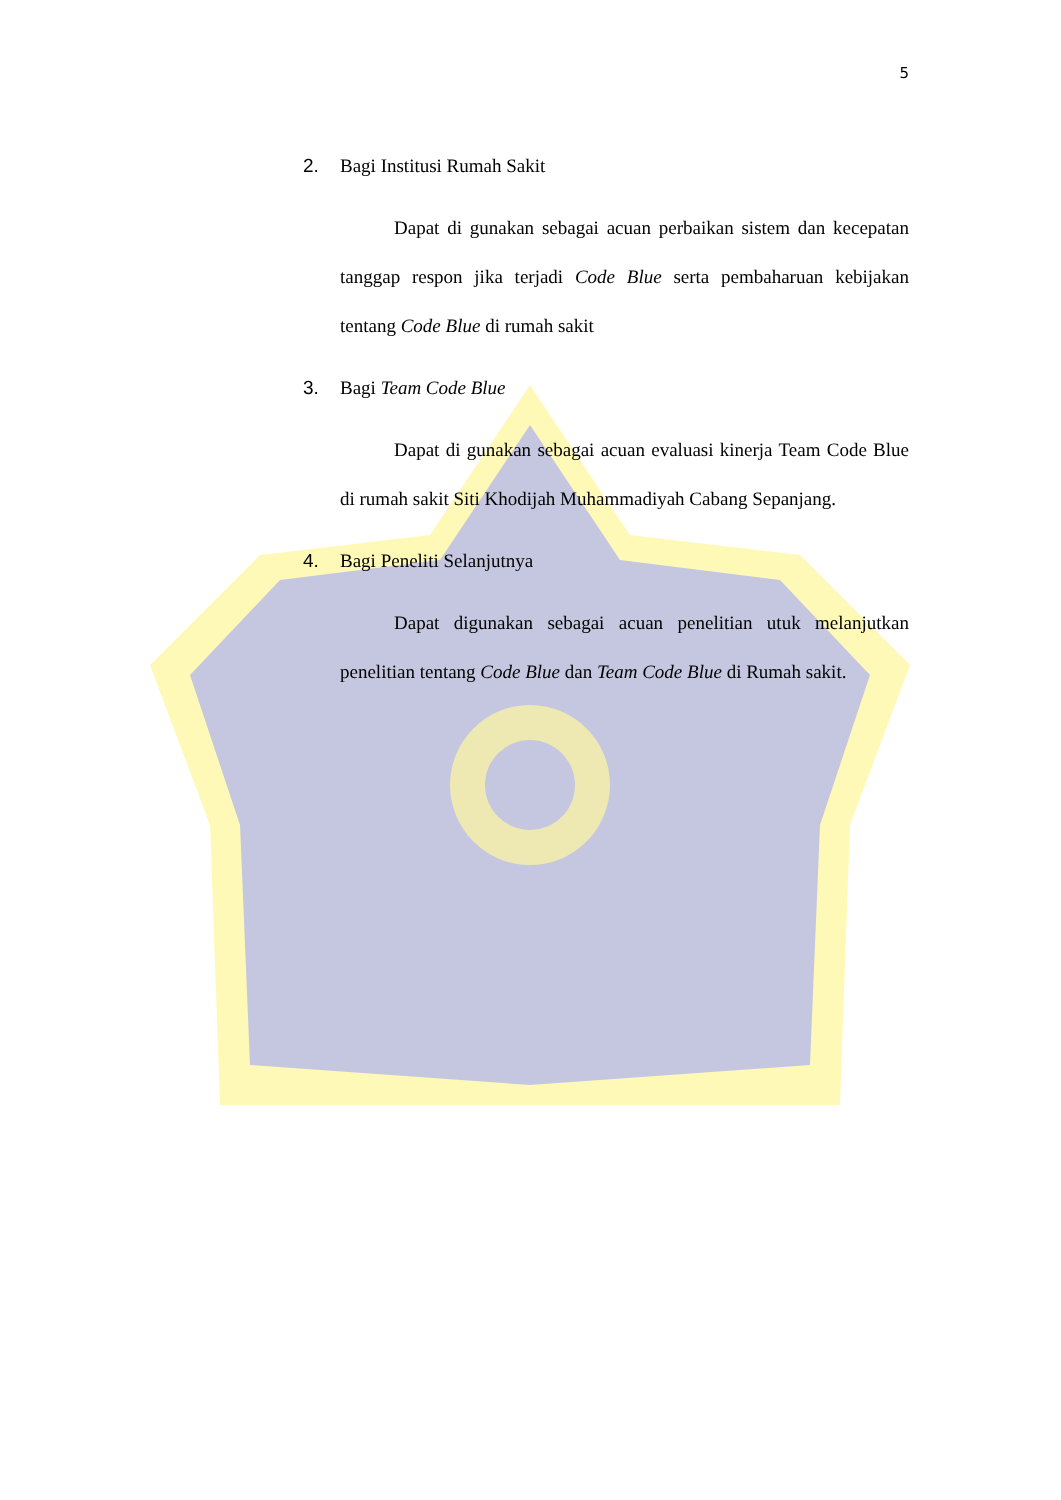5
2. Bagi Institusi Rumah Sakit
Dapat di gunakan sebagai acuan perbaikan sistem dan kecepatan tanggap respon jika terjadi Code Blue serta pembaharuan kebijakan tentang Code Blue di rumah sakit
3. Bagi Team Code Blue
Dapat di gunakan sebagai acuan evaluasi kinerja Team Code Blue di rumah sakit Siti Khodijah Muhammadiyah Cabang Sepanjang.
4. Bagi Peneliti Selanjutnya
Dapat digunakan sebagai acuan penelitian utuk melanjutkan penelitian tentang Code Blue dan Team Code Blue di Rumah sakit.